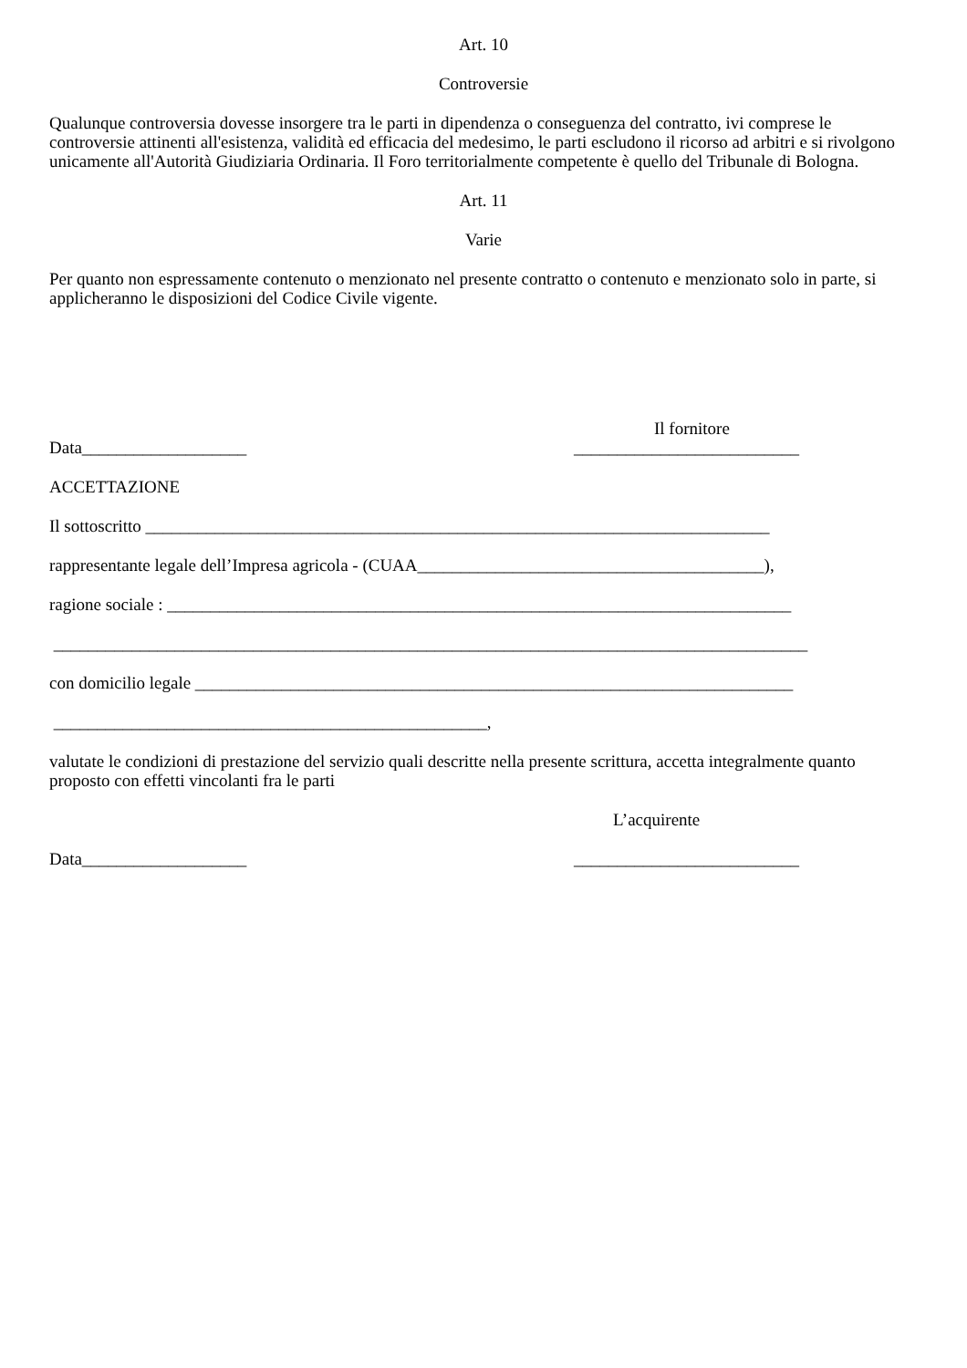Art. 10
Controversie
Qualunque controversia dovesse insorgere tra le parti in dipendenza o conseguenza del contratto, ivi comprese le controversie attinenti all'esistenza, validità ed efficacia del medesimo, le parti escludono il ricorso ad arbitri e si rivolgono unicamente all'Autorità Giudiziaria Ordinaria. Il Foro territorialmente competente è quello del Tribunale di Bologna.
Art. 11
Varie
Per quanto non espressamente contenuto o menzionato nel presente contratto o contenuto e menzionato solo in parte, si applicheranno le disposizioni del Codice Civile vigente.
Il fornitore
Data___________________ __________________________
ACCETTAZIONE
Il sottoscritto ________________________________________________________________________
rappresentante legale dell’Impresa agricola - (CUAA________________________________________),
ragione sociale : ________________________________________________________________________
_______________________________________________________________________________________
con domicilio legale _____________________________________________________________________
__________________________________________________,
valutate le condizioni di prestazione del servizio quali descritte nella presente scrittura, accetta integralmente quanto proposto con effetti vincolanti fra le parti
L’acquirente
Data___________________ __________________________